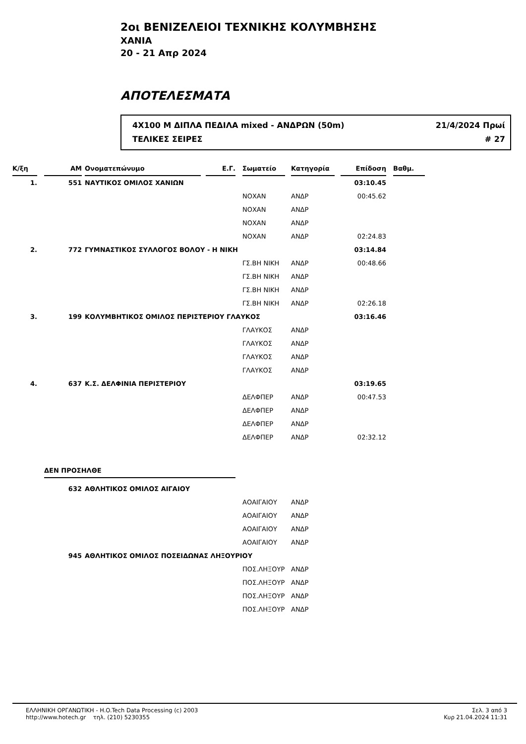2οι ΒΕΝΙΖΕΛΕΙΟΙ ΤΕΧΝΙΚΗΣ ΚΟΛΥΜΒΗΣΗΣ
ΧΑΝΙΑ
20 - 21 Απρ 2024
ΑΠΟΤΕΛΕΣΜΑΤΑ
4X100 Μ ΔΙΠΛΑ ΠΕΔΙΛΑ mixed - ΑΝΔΡΩΝ (50m) 21/4/2024 Πρωί
ΤΕΛΙΚΕΣ ΣΕΙΡΕΣ # 27
| Κ/ξη | | ΑΜ | | Ονοματεπώνυμο | | Ε.Γ. | | Σωματείο | | Κατηγορία | | Επίδοση | | Βαθμ. |
| --- | --- | --- | --- | --- | --- | --- | --- | --- | --- | --- | --- | --- | --- | --- |
| 1. | | 551 | | ΝΑΥΤΙΚΟΣ ΟΜΙΛΟΣ ΧΑΝΙΩΝ | | | | | | | | 03:10.45 | | |
| | | | | | | | | ΝΟΧΑΝ | | ΑΝΔΡ | | 00:45.62 | | |
| | | | | | | | | ΝΟΧΑΝ | | ΑΝΔΡ | | | | |
| | | | | | | | | ΝΟΧΑΝ | | ΑΝΔΡ | | | | |
| | | | | | | | | ΝΟΧΑΝ | | ΑΝΔΡ | | 02:24.83 | | |
| 2. | | 772 | | ΓΥΜΝΑΣΤΙΚΟΣ ΣΥΛΛΟΓΟΣ ΒΟΛΟΥ - Η ΝΙΚΗ | | | | | | | | 03:14.84 | | |
| | | | | | | | | ΓΣ.ΒΗ ΝΙΚΗ | | ΑΝΔΡ | | 00:48.66 | | |
| | | | | | | | | ΓΣ.ΒΗ ΝΙΚΗ | | ΑΝΔΡ | | | | |
| | | | | | | | | ΓΣ.ΒΗ ΝΙΚΗ | | ΑΝΔΡ | | | | |
| | | | | | | | | ΓΣ.ΒΗ ΝΙΚΗ | | ΑΝΔΡ | | 02:26.18 | | |
| 3. | | 199 | | ΚΟΛΥΜΒΗΤΙΚΟΣ ΟΜΙΛΟΣ ΠΕΡΙΣΤΕΡΙΟΥ ΓΛΑΥΚΟΣ | | | | | | | | 03:16.46 | | |
| | | | | | | | | ΓΛΑΥΚΟΣ | | ΑΝΔΡ | | | | |
| | | | | | | | | ΓΛΑΥΚΟΣ | | ΑΝΔΡ | | | | |
| | | | | | | | | ΓΛΑΥΚΟΣ | | ΑΝΔΡ | | | | |
| | | | | | | | | ΓΛΑΥΚΟΣ | | ΑΝΔΡ | | | | |
| 4. | | 637 | | Κ.Σ. ΔΕΛΦΙΝΙΑ ΠΕΡΙΣΤΕΡΙΟΥ | | | | | | | | 03:19.65 | | |
| | | | | | | | | ΔΕΛΦΠΕΡ | | ΑΝΔΡ | | 00:47.53 | | |
| | | | | | | | | ΔΕΛΦΠΕΡ | | ΑΝΔΡ | | | | |
| | | | | | | | | ΔΕΛΦΠΕΡ | | ΑΝΔΡ | | | | |
| | | | | | | | | ΔΕΛΦΠΕΡ | | ΑΝΔΡ | | 02:32.12 | | |
| | | ΔΕΝ ΠΡΟΣΗΛΘΕ | | | | | | | | | | | | |
| | | 632 | | ΑΘΛΗΤΙΚΟΣ ΟΜΙΛΟΣ ΑΙΓΑΙΟΥ | | | | | | | | | | |
| | | | | | | | | ΑΟΑΙΓΑΙΟΥ | | ΑΝΔΡ | | | | |
| | | | | | | | | ΑΟΑΙΓΑΙΟΥ | | ΑΝΔΡ | | | | |
| | | | | | | | | ΑΟΑΙΓΑΙΟΥ | | ΑΝΔΡ | | | | |
| | | | | | | | | ΑΟΑΙΓΑΙΟΥ | | ΑΝΔΡ | | | | |
| | | 945 | | ΑΘΛΗΤΙΚΟΣ ΟΜΙΛΟΣ ΠΟΣΕΙΔΩΝΑΣ ΛΗΞΟΥΡΙΟΥ | | | | | | | | | | |
| | | | | | | | | ΠΟΣ.ΛΗΞΟΥΡ | | ΑΝΔΡ | | | | |
| | | | | | | | | ΠΟΣ.ΛΗΞΟΥΡ | | ΑΝΔΡ | | | | |
| | | | | | | | | ΠΟΣ.ΛΗΞΟΥΡ | | ΑΝΔΡ | | | | |
| | | | | | | | | ΠΟΣ.ΛΗΞΟΥΡ | | ΑΝΔΡ | | | | |
ΕΛΛΗΝΙΚΗ ΟΡΓΑΝΩΤΙΚΗ - H.O.Tech Data Processing (c) 2003
http://www.hotech.gr τηλ. (210) 5230355
Σελ. 3 από 3
Κυρ 21.04.2024 11:31